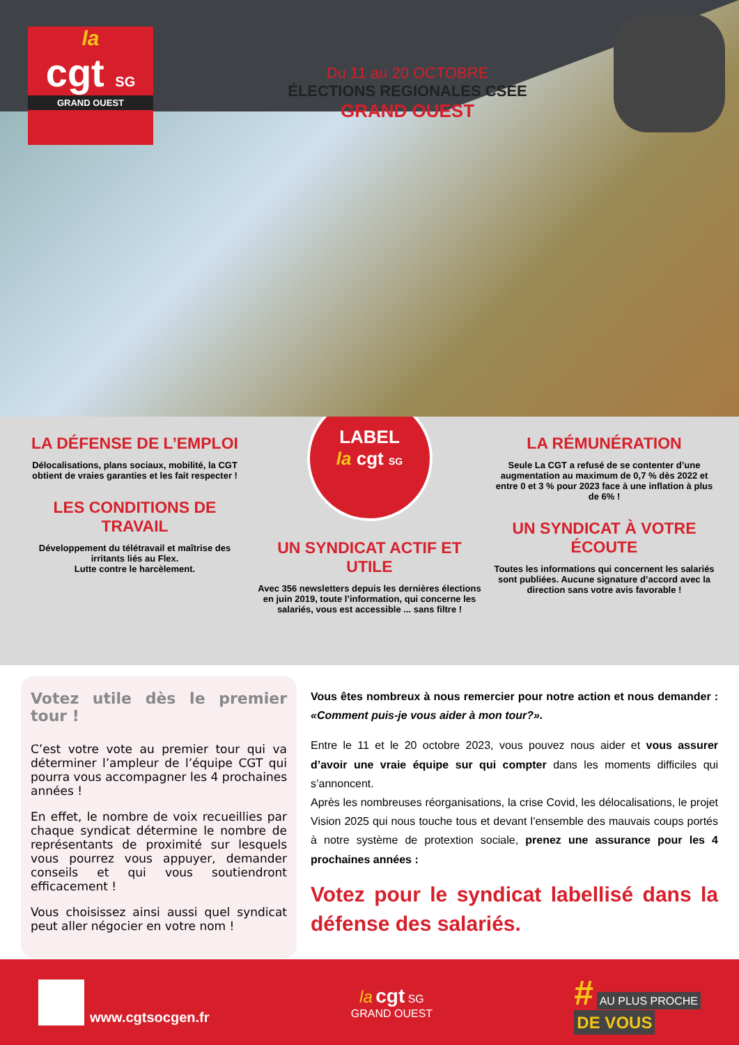la
cgt SG
GRAND OUEST
Du 11 au 20 OCTOBRE
ÉLECTIONS REGIONALES CSEE
GRAND OUEST
LA DÉFENSE DE L’EMPLOI
Délocalisations, plans sociaux, mobilité, la CGT obtient de vraies garanties et les fait respecter !
LES CONDITIONS DE TRAVAIL
Développement du télétravail et maîtrise des irritants liés au Flex.
Lutte contre le harcèlement.
LABEL
la cgt SG
UN SYNDICAT ACTIF ET UTILE
Avec 356 newsletters depuis les dernières élections en juin 2019, toute l’information, qui concerne les salariés, vous est accessible ... sans filtre !
LA RÉMUNÉRATION
Seule La CGT a refusé de se contenter d’une augmentation au maximum de 0,7 % dès 2022 et entre 0 et 3 % pour 2023 face à une inflation à plus de 6% !
UN SYNDICAT À VOTRE ÉCOUTE
Toutes les informations qui concernent les salariés sont publiées. Aucune signature d’accord avec la direction sans votre avis favorable !
Votez utile dès le premier tour !
C’est votre vote au premier tour qui va déterminer l’ampleur de l’équipe CGT qui pourra vous accompagner les 4 prochaines années !
En effet, le nombre de voix recueillies par chaque syndicat détermine le nombre de représentants de proximité sur lesquels vous pourrez vous appuyer, demander conseils et qui vous soutiendront efficacement !
Vous choisissez ainsi aussi quel syndicat peut aller négocier en votre nom !
Vous êtes nombreux à nous remercier pour notre action et nous demander : «Comment puis-je vous aider à mon tour?».
Entre le 11 et le 20 octobre 2023, vous pouvez nous aider et vous assurer d’avoir une vraie équipe sur qui compter dans les moments difficiles qui s’annoncent.
Après les nombreuses réorganisations, la crise Covid, les délocalisations, le projet Vision 2025 qui nous touche tous et devant l’ensemble des mauvais coups portés à notre système de protextion sociale, prenez une assurance pour les 4 prochaines années :
Votez pour le syndicat labellisé dans la défense des salariés.
www.cgtsocgen.fr
la cgt SG
GRAND OUEST
# AU PLUS PROCHE
DE VOUS